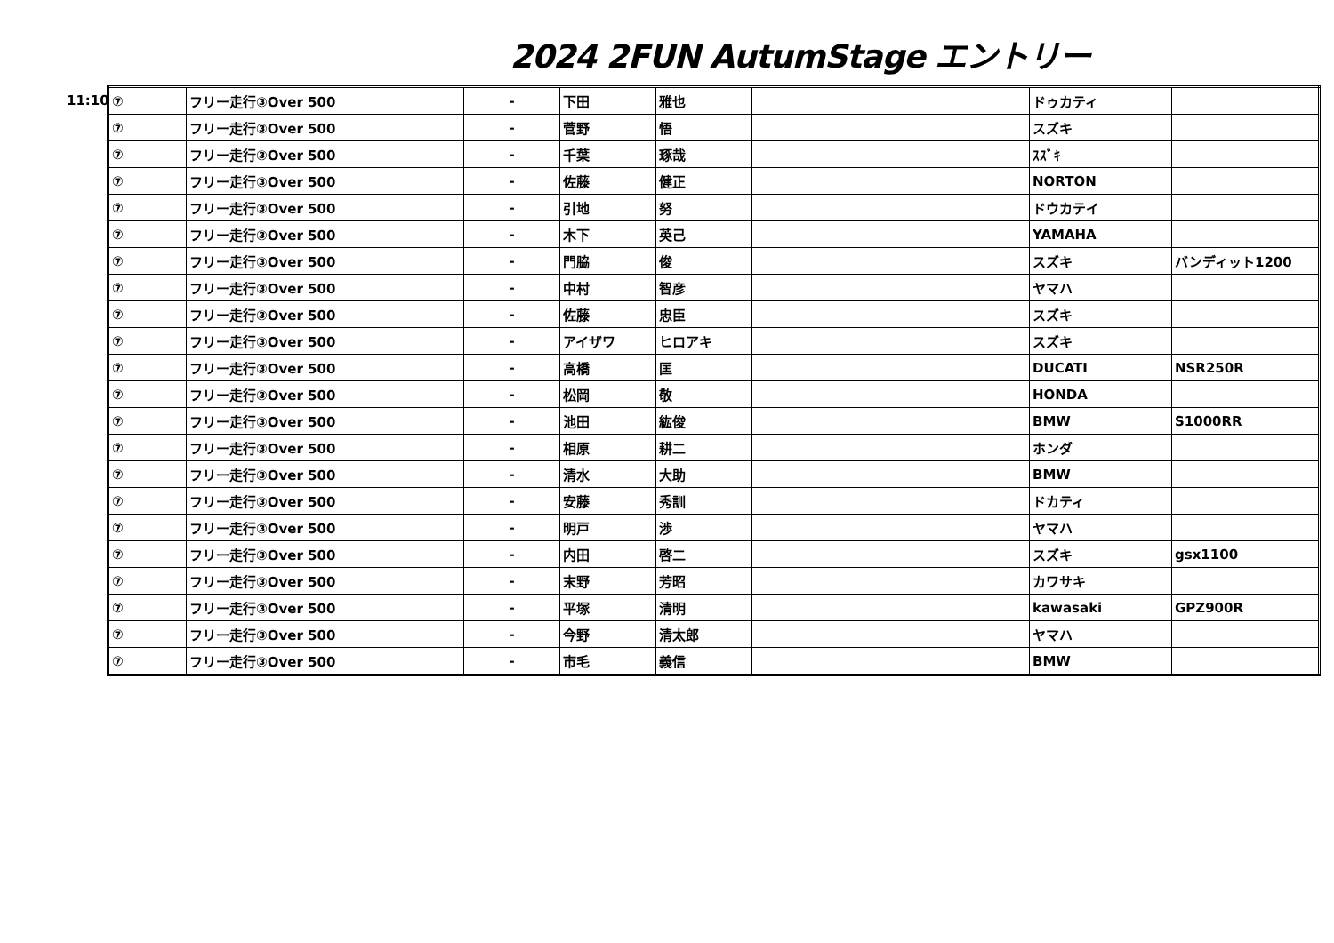2024 2FUN AutumStage エントリー
11:10
| ⑦ | フリー走行③Over 500 | - | 下田 | 雅也 | | ドゥカティ | |
| ⑦ | フリー走行③Over 500 | - | 菅野 | 悟 | | スズキ | |
| ⑦ | フリー走行③Over 500 | - | 千葉 | 琢哉 | | ｽｽﾞｷ | |
| ⑦ | フリー走行③Over 500 | - | 佐藤 | 健正 | | NORTON | |
| ⑦ | フリー走行③Over 500 | - | 引地 | 努 | | ドウカテイ | |
| ⑦ | フリー走行③Over 500 | - | 木下 | 英己 | | YAMAHA | |
| ⑦ | フリー走行③Over 500 | - | 門脇 | 俊 | | スズキ | バンディット1200 |
| ⑦ | フリー走行③Over 500 | - | 中村 | 智彦 | | ヤマハ | |
| ⑦ | フリー走行③Over 500 | - | 佐藤 | 忠臣 | | スズキ | |
| ⑦ | フリー走行③Over 500 | - | アイザワ | ヒロアキ | | スズキ | |
| ⑦ | フリー走行③Over 500 | - | 高橋 | 匡 | | DUCATI | NSR250R |
| ⑦ | フリー走行③Over 500 | - | 松岡 | 敬 | | HONDA | |
| ⑦ | フリー走行③Over 500 | - | 池田 | 紘俊 | | BMW | S1000RR |
| ⑦ | フリー走行③Over 500 | - | 相原 | 耕二 | | ホンダ | |
| ⑦ | フリー走行③Over 500 | - | 清水 | 大助 | | BMW | |
| ⑦ | フリー走行③Over 500 | - | 安藤 | 秀訓 | | ドカティ | |
| ⑦ | フリー走行③Over 500 | - | 明戸 | 渉 | | ヤマハ | |
| ⑦ | フリー走行③Over 500 | - | 内田 | 啓二 | | スズキ | gsx1100 |
| ⑦ | フリー走行③Over 500 | - | 末野 | 芳昭 | | カワサキ | |
| ⑦ | フリー走行③Over 500 | - | 平塚 | 清明 | | kawasaki | GPZ900R |
| ⑦ | フリー走行③Over 500 | - | 今野 | 清太郎 | | ヤマハ | |
| ⑦ | フリー走行③Over 500 | - | 市毛 | 義信 | | BMW | |